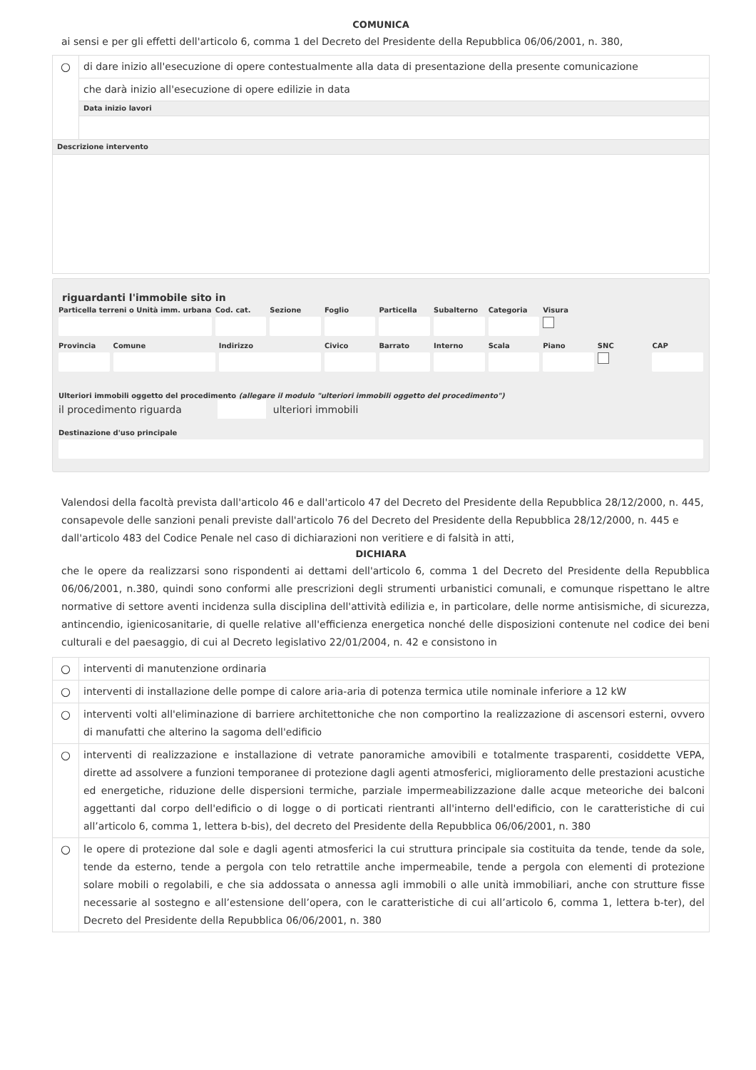COMUNICA
ai sensi e per gli effetti dell'articolo 6, comma 1 del Decreto del Presidente della Repubblica 06/06/2001, n. 380,
| ○ | di dare inizio all'esecuzione di opere contestualmente alla data di presentazione della presente comunicazione |
| | che darà inizio all'esecuzione di opere edilizie in data |
| | Data inizio lavori |
| Descrizione intervento | |
riguardanti l'immobile sito in
Particella terreni o Unità imm. urbana
Cod. cat. Sezione Foglio Particella Subalterno Categoria Visura
Provincia Comune Indirizzo Civico Barrato Interno Scala Piano SNC CAP
Ulteriori immobili oggetto del procedimento (allegare il modulo "ulteriori immobili oggetto del procedimento")
il procedimento riguarda ulteriori immobili
Destinazione d'uso principale
Valendosi della facoltà prevista dall'articolo 46 e dall'articolo 47 del Decreto del Presidente della Repubblica 28/12/2000, n. 445, consapevole delle sanzioni penali previste dall'articolo 76 del Decreto del Presidente della Repubblica 28/12/2000, n. 445 e dall'articolo 483 del Codice Penale nel caso di dichiarazioni non veritiere e di falsità in atti,
DICHIARA
che le opere da realizzarsi sono rispondenti ai dettami dell'articolo 6, comma 1 del Decreto del Presidente della Repubblica 06/06/2001, n.380, quindi sono conformi alle prescrizioni degli strumenti urbanistici comunali, e comunque rispettano le altre normative di settore aventi incidenza sulla disciplina dell'attività edilizia e, in particolare, delle norme antisismiche, di sicurezza, antincendio, igienicosanitarie, di quelle relative all'efficienza energetica nonché delle disposizioni contenute nel codice dei beni culturali e del paesaggio, di cui al Decreto legislativo 22/01/2004, n. 42 e consistono in
| ○ | interventi di manutenzione ordinaria |
| ○ | interventi di installazione delle pompe di calore aria-aria di potenza termica utile nominale inferiore a 12 kW |
| ○ | interventi volti all'eliminazione di barriere architettoniche che non comportino la realizzazione di ascensori esterni, ovvero di manufatti che alterino la sagoma dell'edificio |
| ○ | interventi di realizzazione e installazione di vetrate panoramiche amovibili e totalmente trasparenti, cosiddette VEPA, dirette ad assolvere a funzioni temporanee di protezione dagli agenti atmosferici, miglioramento delle prestazioni acustiche ed energetiche, riduzione delle dispersioni termiche, parziale impermeabilizzazione dalle acque meteoriche dei balconi aggettanti dal corpo dell'edificio o di logge o di porticati rientranti all'interno dell'edificio, con le caratteristiche di cui all’articolo 6, comma 1, lettera b-bis), del decreto del Presidente della Repubblica 06/06/2001, n. 380 |
| ○ | le opere di protezione dal sole e dagli agenti atmosferici la cui struttura principale sia costituita da tende, tende da sole, tende da esterno, tende a pergola con telo retrattile anche impermeabile, tende a pergola con elementi di protezione solare mobili o regolabili, e che sia addossata o annessa agli immobili o alle unità immobiliari, anche con strutture fisse necessarie al sostegno e all’estensione dell’opera, con le caratteristiche di cui all’articolo 6, comma 1, lettera b-ter), del Decreto del Presidente della Repubblica 06/06/2001, n. 380 |